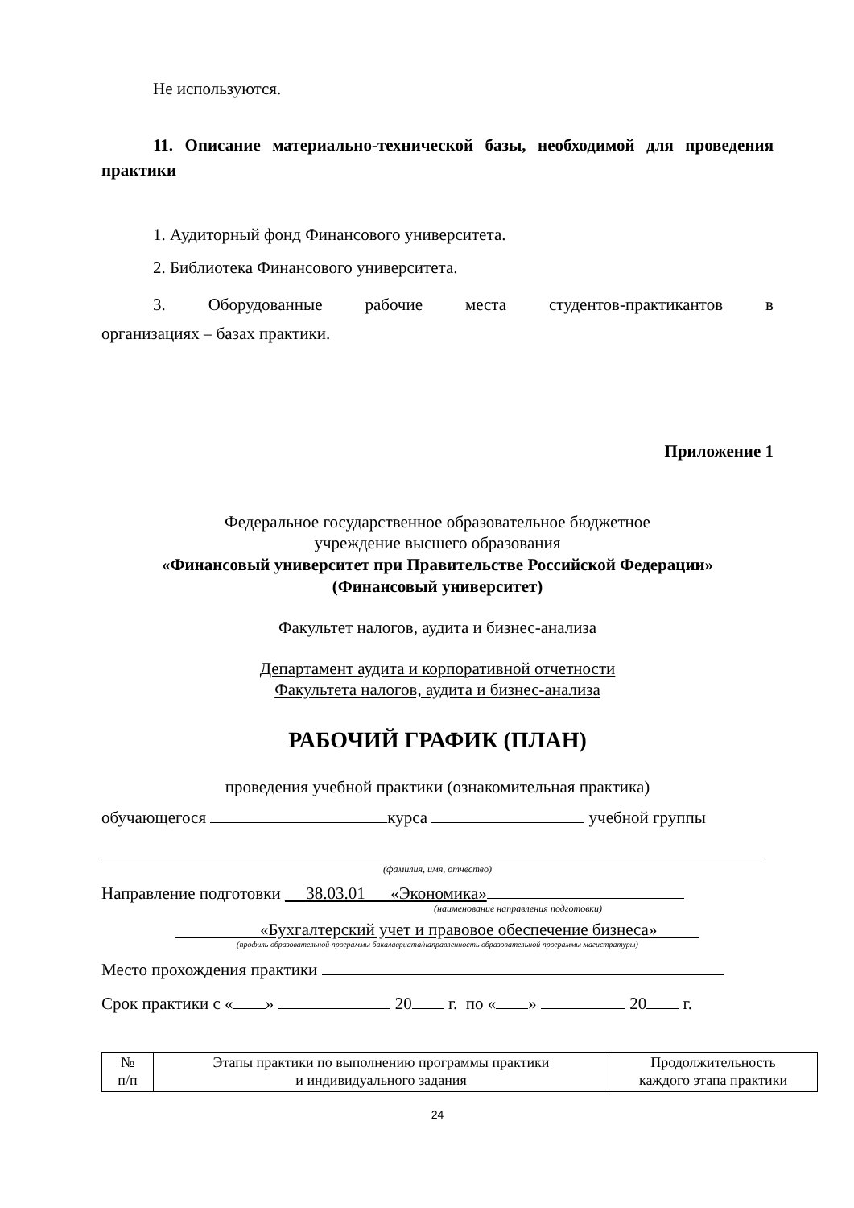Не используются.
11. Описание материально-технической базы, необходимой для проведения практики
1. Аудиторный фонд Финансового университета.
2. Библиотека Финансового университета.
3. Оборудованные рабочие места студентов-практикантов в
организациях – базах практики.
Приложение 1
Федеральное государственное образовательное бюджетное
учреждение высшего образования
«Финансовый университет при Правительстве Российской Федерации»
(Финансовый университет)
Факультет налогов, аудита и бизнес-анализа
Департамент аудита и корпоративной отчетности
Факультета налогов, аудита и бизнес-анализа
РАБОЧИЙ ГРАФИК (ПЛАН)
проведения учебной практики (ознакомительная практика)
обучающегося курса учебной группы
(фамилия, имя, отчество)
Направление подготовки 38.03.01 «Экономика»
(наименование направления подготовки)
«Бухгалтерский учет и правовое обеспечение бизнеса»
(профиль образовательной программы бакалавриата/направленность образовательной программы магистратуры)
Место прохождения практики
Срок практики с « » 20 г. по « » 20 г.
| № п/п | Этапы практики по выполнению программы практики и индивидуального задания | Продолжительность каждого этапа практики |
| --- | --- | --- |
24